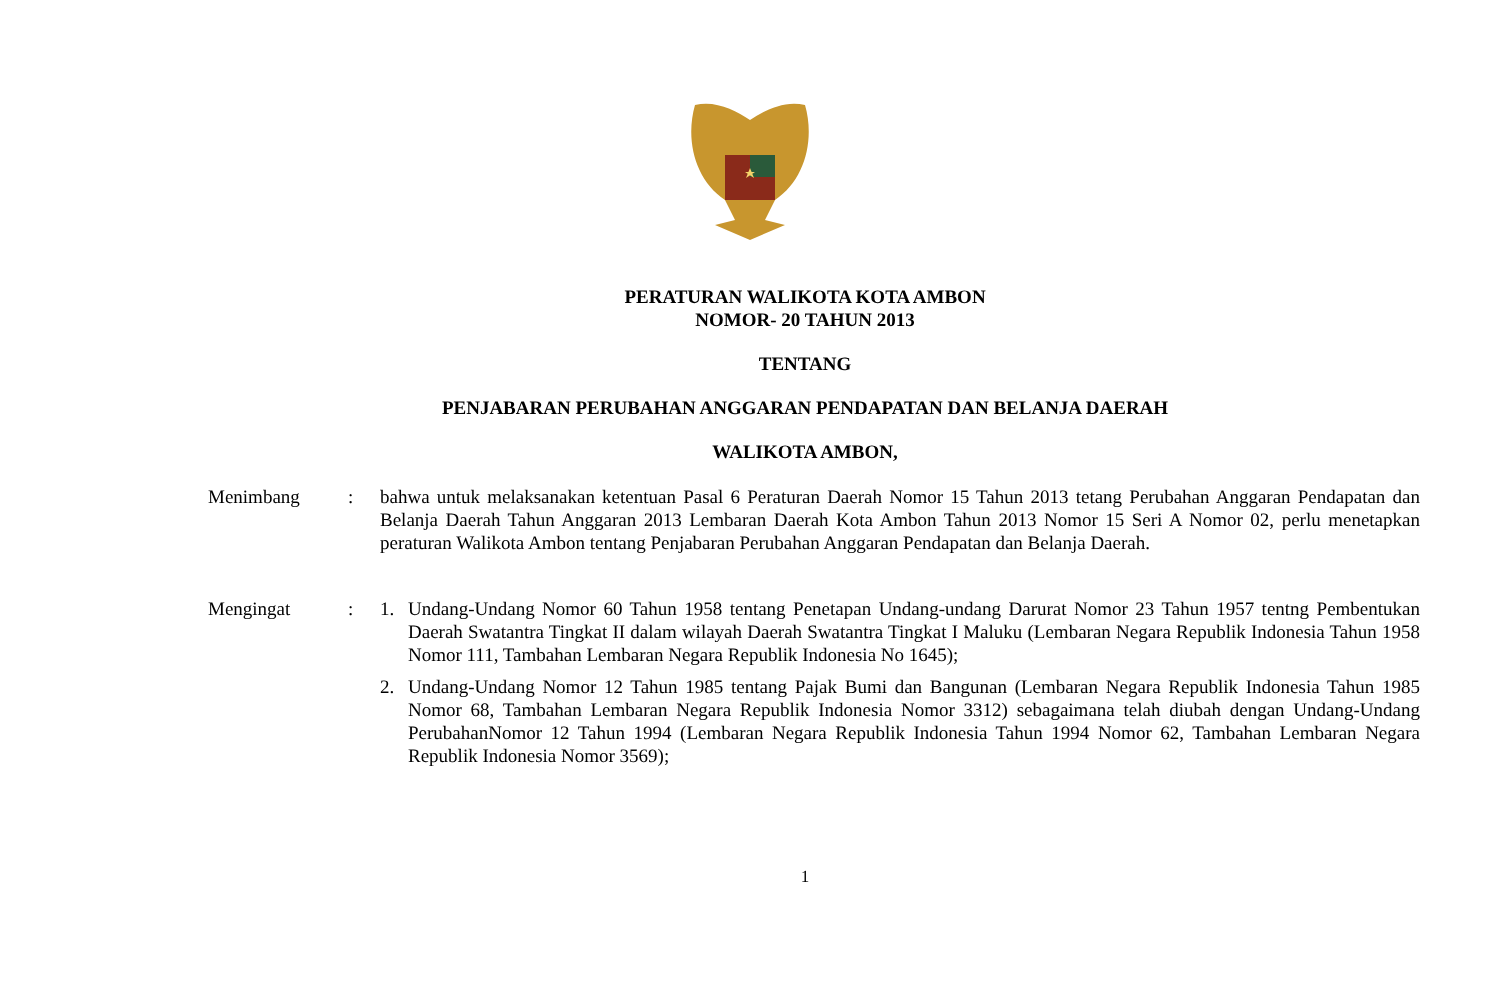PERATURAN WALIKOTA KOTA AMBON
NOMOR- 20 TAHUN 2013
TENTANG
PENJABARAN PERUBAHAN ANGGARAN PENDAPATAN DAN BELANJA DAERAH
WALIKOTA AMBON,
Menimbang : bahwa untuk melaksanakan ketentuan Pasal 6 Peraturan Daerah Nomor 15 Tahun 2013 tetang Perubahan Anggaran Pendapatan dan Belanja Daerah Tahun Anggaran 2013 Lembaran Daerah Kota Ambon Tahun 2013 Nomor 15 Seri A Nomor 02, perlu menetapkan peraturan Walikota Ambon tentang Penjabaran Perubahan Anggaran Pendapatan dan Belanja Daerah.
Mengingat : 1. Undang-Undang Nomor 60 Tahun 1958 tentang Penetapan Undang-undang Darurat Nomor 23 Tahun 1957 tentng Pembentukan Daerah Swatantra Tingkat II dalam wilayah Daerah Swatantra Tingkat I Maluku (Lembaran Negara Republik Indonesia Tahun 1958 Nomor 111, Tambahan Lembaran Negara Republik Indonesia No 1645);
2. Undang-Undang Nomor 12 Tahun 1985 tentang Pajak Bumi dan Bangunan (Lembaran Negara Republik Indonesia Tahun 1985 Nomor 68, Tambahan Lembaran Negara Republik Indonesia Nomor 3312) sebagaimana telah diubah dengan Undang-Undang PerubahanNomor 12 Tahun 1994 (Lembaran Negara Republik Indonesia Tahun 1994 Nomor 62, Tambahan Lembaran Negara Republik Indonesia Nomor 3569);
1